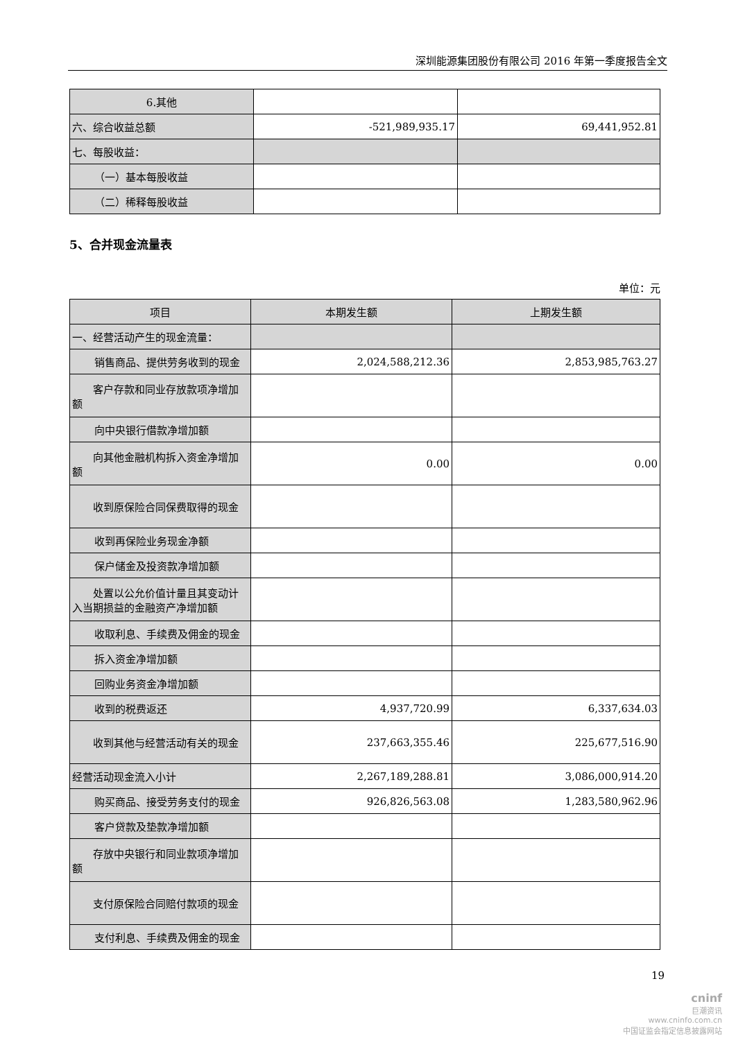深圳能源集团股份有限公司 2016 年第一季度报告全文
| 6.其他 | | |
| 六、综合收益总额 | -521,989,935.17 | 69,441,952.81 |
| 七、每股收益： | | |
| （一）基本每股收益 | | |
| （二）稀释每股收益 | | |
5、合并现金流量表
单位：元
| 项目 | 本期发生额 | 上期发生额 |
| --- | --- | --- |
| 一、经营活动产生的现金流量： | | |
| 销售商品、提供劳务收到的现金 | 2,024,588,212.36 | 2,853,985,763.27 |
| 客户存款和同业存放款项净增加额 | | |
| 向中央银行借款净增加额 | | |
| 向其他金融机构拆入资金净增加额 | 0.00 | 0.00 |
| 收到原保险合同保费取得的现金 | | |
| 收到再保险业务现金净额 | | |
| 保户储金及投资款净增加额 | | |
| 处置以公允价值计量且其变动计入当期损益的金融资产净增加额 | | |
| 收取利息、手续费及佣金的现金 | | |
| 拆入资金净增加额 | | |
| 回购业务资金净增加额 | | |
| 收到的税费返还 | 4,937,720.99 | 6,337,634.03 |
| 收到其他与经营活动有关的现金 | 237,663,355.46 | 225,677,516.90 |
| 经营活动现金流入小计 | 2,267,189,288.81 | 3,086,000,914.20 |
| 购买商品、接受劳务支付的现金 | 926,826,563.08 | 1,283,580,962.96 |
| 客户贷款及垫款净增加额 | | |
| 存放中央银行和同业款项净增加额 | | |
| 支付原保险合同赔付款项的现金 | | |
| 支付利息、手续费及佣金的现金 | | |
19
cninf
巨潮资讯
www.cninfo.com.cn
中国证监会指定信息披露网站